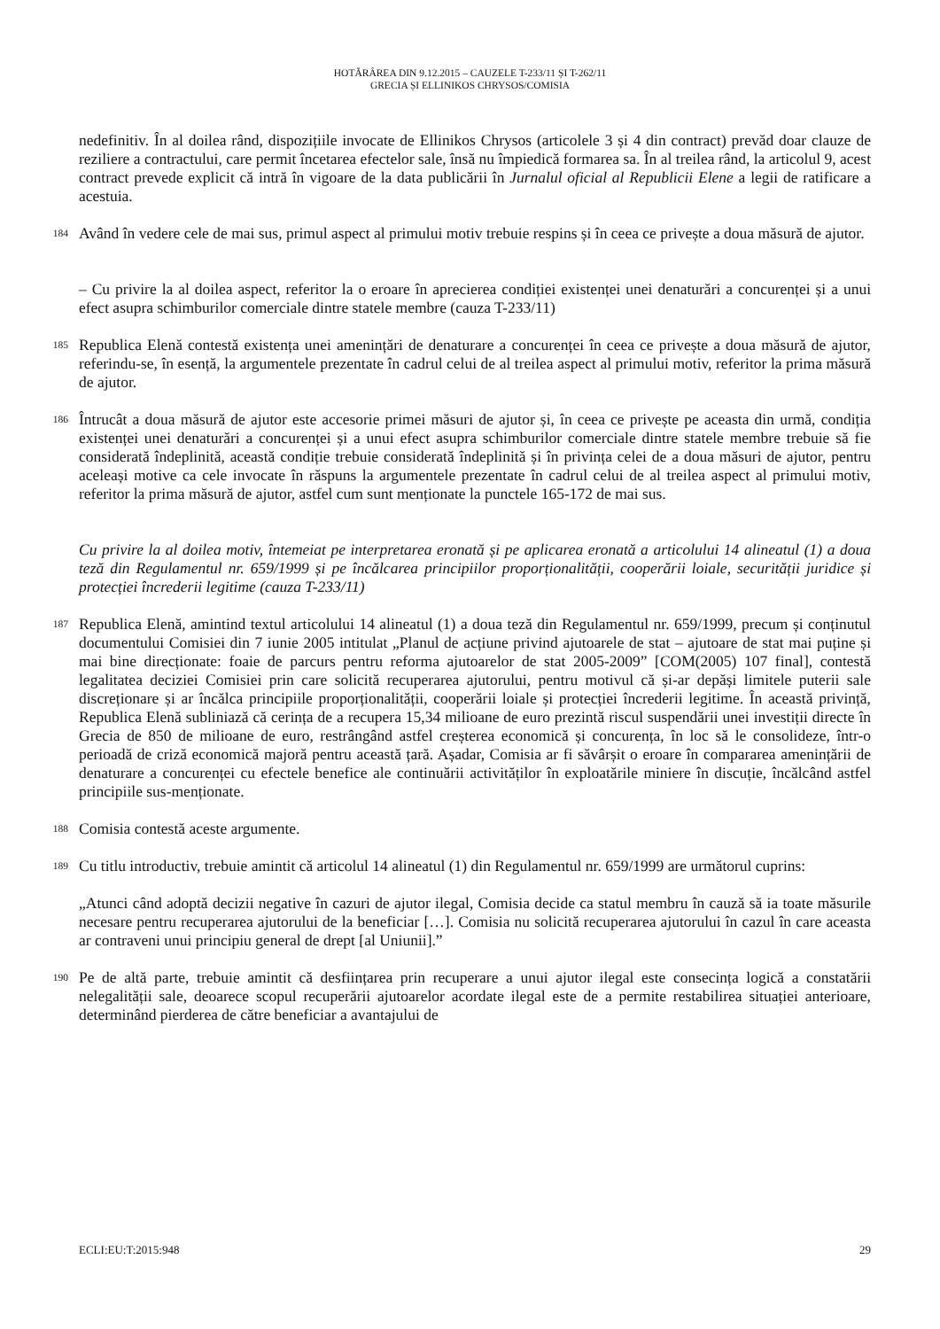HOTĂRÂREA DIN 9.12.2015 – CAUZELE T-233/11 ȘI T-262/11
GRECIA ȘI ELLINIKOS CHRYSOS/COMISIA
nedefinitiv. În al doilea rând, dispozițiile invocate de Ellinikos Chrysos (articolele 3 și 4 din contract) prevăd doar clauze de reziliere a contractului, care permit încetarea efectelor sale, însă nu împiedică formarea sa. În al treilea rând, la articolul 9, acest contract prevede explicit că intră în vigoare de la data publicării în Jurnalul oficial al Republicii Elene a legii de ratificare a acestuia.
184
Având în vedere cele de mai sus, primul aspect al primului motiv trebuie respins și în ceea ce privește a doua măsură de ajutor.
– Cu privire la al doilea aspect, referitor la o eroare în aprecierea condiției existenței unei denaturări a concurenței și a unui efect asupra schimburilor comerciale dintre statele membre (cauza T-233/11)
185
Republica Elenă contestă existența unei amenințări de denaturare a concurenței în ceea ce privește a doua măsură de ajutor, referindu-se, în esență, la argumentele prezentate în cadrul celui de al treilea aspect al primului motiv, referitor la prima măsură de ajutor.
186
Întrucât a doua măsură de ajutor este accesorie primei măsuri de ajutor și, în ceea ce privește pe aceasta din urmă, condiția existenței unei denaturări a concurenței și a unui efect asupra schimburilor comerciale dintre statele membre trebuie să fie considerată îndeplinită, această condiție trebuie considerată îndeplinită și în privința celei de a doua măsuri de ajutor, pentru aceleași motive ca cele invocate în răspuns la argumentele prezentate în cadrul celui de al treilea aspect al primului motiv, referitor la prima măsură de ajutor, astfel cum sunt menționate la punctele 165-172 de mai sus.
Cu privire la al doilea motiv, întemeiat pe interpretarea eronată și pe aplicarea eronată a articolului 14 alineatul (1) a doua teză din Regulamentul nr. 659/1999 și pe încălcarea principiilor proporționalității, cooperării loiale, securității juridice și protecției încrederii legitime (cauza T-233/11)
187
Republica Elenă, amintind textul articolului 14 alineatul (1) a doua teză din Regulamentul nr. 659/1999, precum și conținutul documentului Comisiei din 7 iunie 2005 intitulat „Planul de acțiune privind ajutoarele de stat – ajutoare de stat mai puține și mai bine direcționate: foaie de parcurs pentru reforma ajutoarelor de stat 2005-2009” [COM(2005) 107 final], contestă legalitatea deciziei Comisiei prin care solicită recuperarea ajutorului, pentru motivul că și-ar depăși limitele puterii sale discreționare și ar încălca principiile proporționalității, cooperării loiale și protecției încrederii legitime. În această privință, Republica Elenă subliniază că cerința de a recupera 15,34 milioane de euro prezintă riscul suspendării unei investiții directe în Grecia de 850 de milioane de euro, restrângând astfel creșterea economică și concurența, în loc să le consolideze, într-o perioadă de criză economică majoră pentru această țară. Așadar, Comisia ar fi săvârșit o eroare în compararea amenințării de denaturare a concurenței cu efectele benefice ale continuării activităților în exploatările miniere în discuție, încălcând astfel principiile sus-menționate.
188
Comisia contestă aceste argumente.
189
Cu titlu introductiv, trebuie amintit că articolul 14 alineatul (1) din Regulamentul nr. 659/1999 are următorul cuprins:
„Atunci când adoptă decizii negative în cazuri de ajutor ilegal, Comisia decide ca statul membru în cauză să ia toate măsurile necesare pentru recuperarea ajutorului de la beneficiar […]. Comisia nu solicită recuperarea ajutorului în cazul în care aceasta ar contraveni unui principiu general de drept [al Uniunii].”
190
Pe de altă parte, trebuie amintit că desființarea prin recuperare a unui ajutor ilegal este consecința logică a constatării nelegalității sale, deoarece scopul recuperării ajutoarelor acordate ilegal este de a permite restabilirea situației anterioare, determinând pierderea de către beneficiar a avantajului de
ECLI:EU:T:2015:948 29